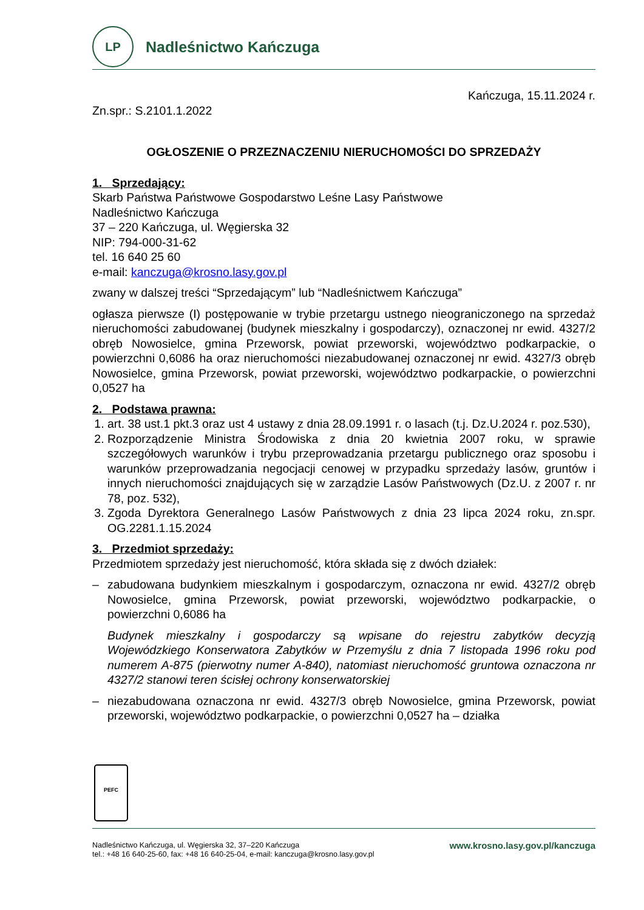LP
Nadleśnictwo Kańczuga
Kańczuga, 15.11.2024 r.
Zn.spr.: S.2101.1.2022
OGŁOSZENIE O PRZEZNACZENIU NIERUCHOMOŚCI DO SPRZEDAŻY
1. Sprzedający:
Skarb Państwa Państwowe Gospodarstwo Leśne Lasy Państwowe
Nadleśnictwo Kańczuga
37 – 220 Kańczuga, ul. Węgierska 32
NIP: 794-000-31-62
tel. 16 640 25 60
e-mail: kanczuga@krosno.lasy.gov.pl
zwany w dalszej treści “Sprzedającym” lub “Nadleśnictwem Kańczuga”
ogłasza pierwsze (I) postępowanie w trybie przetargu ustnego nieograniczonego na sprzedaż nieruchomości zabudowanej (budynek mieszkalny i gospodarczy), oznaczonej nr ewid. 4327/2 obręb Nowosielce, gmina Przeworsk, powiat przeworski, województwo podkarpackie, o powierzchni 0,6086 ha oraz nieruchomości niezabudowanej oznaczonej nr ewid. 4327/3 obręb Nowosielce, gmina Przeworsk, powiat przeworski, województwo podkarpackie, o powierzchni 0,0527 ha
2. Podstawa prawna:
1. art. 38 ust.1 pkt.3 oraz ust 4 ustawy z dnia 28.09.1991 r. o lasach (t.j. Dz.U.2024 r. poz.530),
2. Rozporządzenie Ministra Środowiska z dnia 20 kwietnia 2007 roku, w sprawie szczegółowych warunków i trybu przeprowadzania przetargu publicznego oraz sposobu i warunków przeprowadzania negocjacji cenowej w przypadku sprzedaży lasów, gruntów i innych nieruchomości znajdujących się w zarządzie Lasów Państwowych (Dz.U. z 2007 r. nr 78, poz. 532),
3. Zgoda Dyrektora Generalnego Lasów Państwowych z dnia 23 lipca 2024 roku, zn.spr. OG.2281.1.15.2024
3. Przedmiot sprzedaży:
Przedmiotem sprzedaży jest nieruchomość, która składa się z dwóch działek:
– zabudowana budynkiem mieszkalnym i gospodarczym, oznaczona nr ewid. 4327/2 obręb Nowosielce, gmina Przeworsk, powiat przeworski, województwo podkarpackie, o powierzchni 0,6086 ha
Budynek mieszkalny i gospodarczy są wpisane do rejestru zabytków decyzją Wojewódzkiego Konserwatora Zabytków w Przemyślu z dnia 7 listopada 1996 roku pod numerem A-875 (pierwotny numer A-840), natomiast nieruchomość gruntowa oznaczona nr 4327/2 stanowi teren ścisłej ochrony konserwatorskiej
– niezabudowana oznaczona nr ewid. 4327/3 obręb Nowosielce, gmina Przeworsk, powiat przeworski, województwo podkarpackie, o powierzchni 0,0527 ha – działka
PEFC
Nadleśnictwo Kańczuga, ul. Węgierska 32, 37–220 Kańczuga
tel.: +48 16 640-25-60, fax: +48 16 640-25-04, e-mail: kanczuga@krosno.lasy.gov.pl
www.krosno.lasy.gov.pl/kanczuga